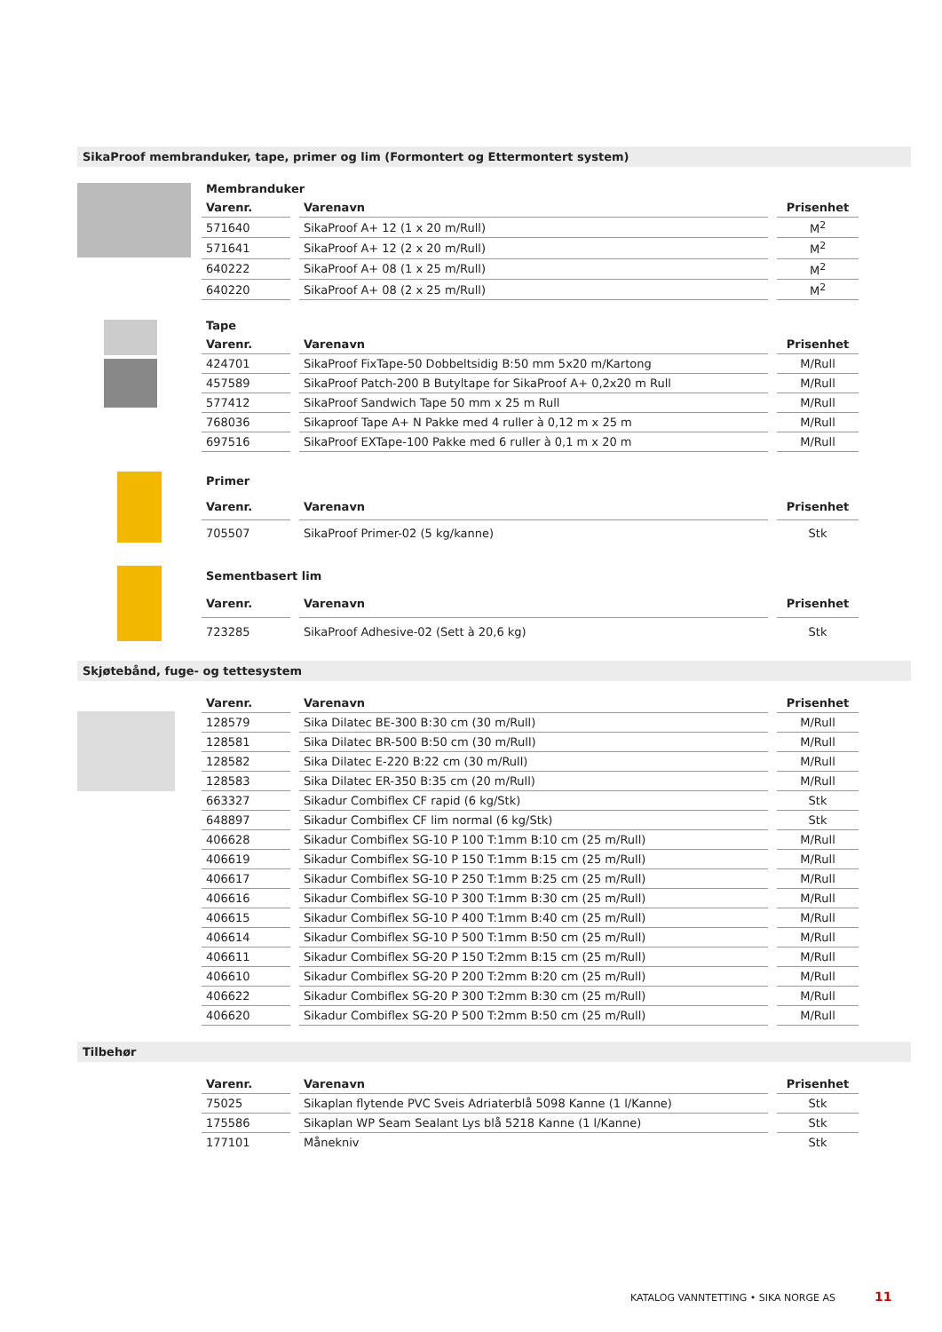SikaProof membranduker, tape, primer og lim (Formontert og Ettermontert system)
| Membranduker | | |
| --- | --- | --- |
| Varenr. | Varenavn | Prisenhet |
| 571640 | SikaProof A+ 12 (1 x 20 m/Rull) | M<sup>2</sup> |
| 571641 | SikaProof A+ 12 (2 x 20 m/Rull) | M<sup>2</sup> |
| 640222 | SikaProof A+ 08 (1 x 25 m/Rull) | M<sup>2</sup> |
| 640220 | SikaProof A+ 08 (2 x 25 m/Rull) | M<sup>2</sup> |
| Tape | | |
| --- | --- | --- |
| Varenr. | Varenavn | Prisenhet |
| 424701 | SikaProof FixTape-50 Dobbeltsidig B:50 mm 5x20 m/Kartong | M/Rull |
| 457589 | SikaProof Patch-200 B Butyltape for SikaProof A+ 0,2x20 m Rull | M/Rull |
| 577412 | SikaProof Sandwich Tape 50 mm x 25 m Rull | M/Rull |
| 768036 | Sikaproof Tape A+ N Pakke med 4 ruller à 0,12 m x 25 m | M/Rull |
| 697516 | SikaProof EXTape-100 Pakke med 6 ruller à 0,1 m x 20 m | M/Rull |
| Primer | | |
| --- | --- | --- |
| Varenr. | Varenavn | Prisenhet |
| 705507 | SikaProof Primer-02 (5 kg/kanne) | Stk |
| Sementbasert lim | | |
| --- | --- | --- |
| Varenr. | Varenavn | Prisenhet |
| 723285 | SikaProof Adhesive-02 (Sett à 20,6 kg) | Stk |
Skjøtebånd, fuge- og tettesystem
| Varenr. | Varenavn | Prisenhet |
| --- | --- | --- |
| 128579 | Sika Dilatec BE-300 B:30 cm (30 m/Rull) | M/Rull |
| 128581 | Sika Dilatec BR-500 B:50 cm (30 m/Rull) | M/Rull |
| 128582 | Sika Dilatec E-220 B:22 cm (30 m/Rull) | M/Rull |
| 128583 | Sika Dilatec ER-350 B:35 cm (20 m/Rull) | M/Rull |
| 663327 | Sikadur Combiflex CF rapid (6 kg/Stk) | Stk |
| 648897 | Sikadur Combiflex CF lim normal (6 kg/Stk) | Stk |
| 406628 | Sikadur Combiflex SG-10 P 100 T:1mm B:10 cm (25 m/Rull) | M/Rull |
| 406619 | Sikadur Combiflex SG-10 P 150 T:1mm B:15 cm (25 m/Rull) | M/Rull |
| 406617 | Sikadur Combiflex SG-10 P 250 T:1mm B:25 cm (25 m/Rull) | M/Rull |
| 406616 | Sikadur Combiflex SG-10 P 300 T:1mm B:30 cm (25 m/Rull) | M/Rull |
| 406615 | Sikadur Combiflex SG-10 P 400 T:1mm B:40 cm (25 m/Rull) | M/Rull |
| 406614 | Sikadur Combiflex SG-10 P 500 T:1mm B:50 cm (25 m/Rull) | M/Rull |
| 406611 | Sikadur Combiflex SG-20 P 150 T:2mm B:15 cm (25 m/Rull) | M/Rull |
| 406610 | Sikadur Combiflex SG-20 P 200 T:2mm B:20 cm (25 m/Rull) | M/Rull |
| 406622 | Sikadur Combiflex SG-20 P 300 T:2mm B:30 cm (25 m/Rull) | M/Rull |
| 406620 | Sikadur Combiflex SG-20 P 500 T:2mm B:50 cm (25 m/Rull) | M/Rull |
Tilbehør
| Varenr. | Varenavn | Prisenhet |
| --- | --- | --- |
| 75025 | Sikaplan flytende PVC Sveis Adriaterblå 5098 Kanne (1 l/Kanne) | Stk |
| 175586 | Sikaplan WP Seam Sealant Lys blå 5218 Kanne (1 l/Kanne) | Stk |
| 177101 | Månekniv | Stk |
KATALOG VANNTETTING • SIKA NORGE AS
11